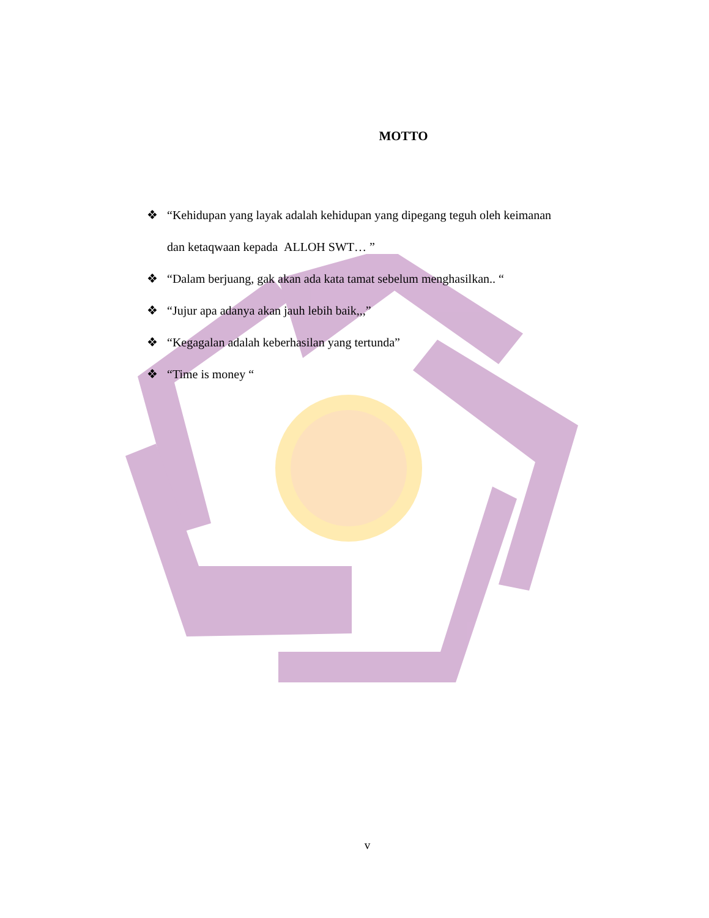MOTTO
❖ “Kehidupan yang layak adalah kehidupan yang dipegang teguh oleh keimanan dan ketaqwaan kepada ALLOH SWT… ”
❖ “Dalam berjuang, gak akan ada kata tamat sebelum menghasilkan.. “
❖ “Jujur apa adanya akan jauh lebih baik,,,”
❖ “Kegagalan adalah keberhasilan yang tertunda”
❖ “Time is money “
v